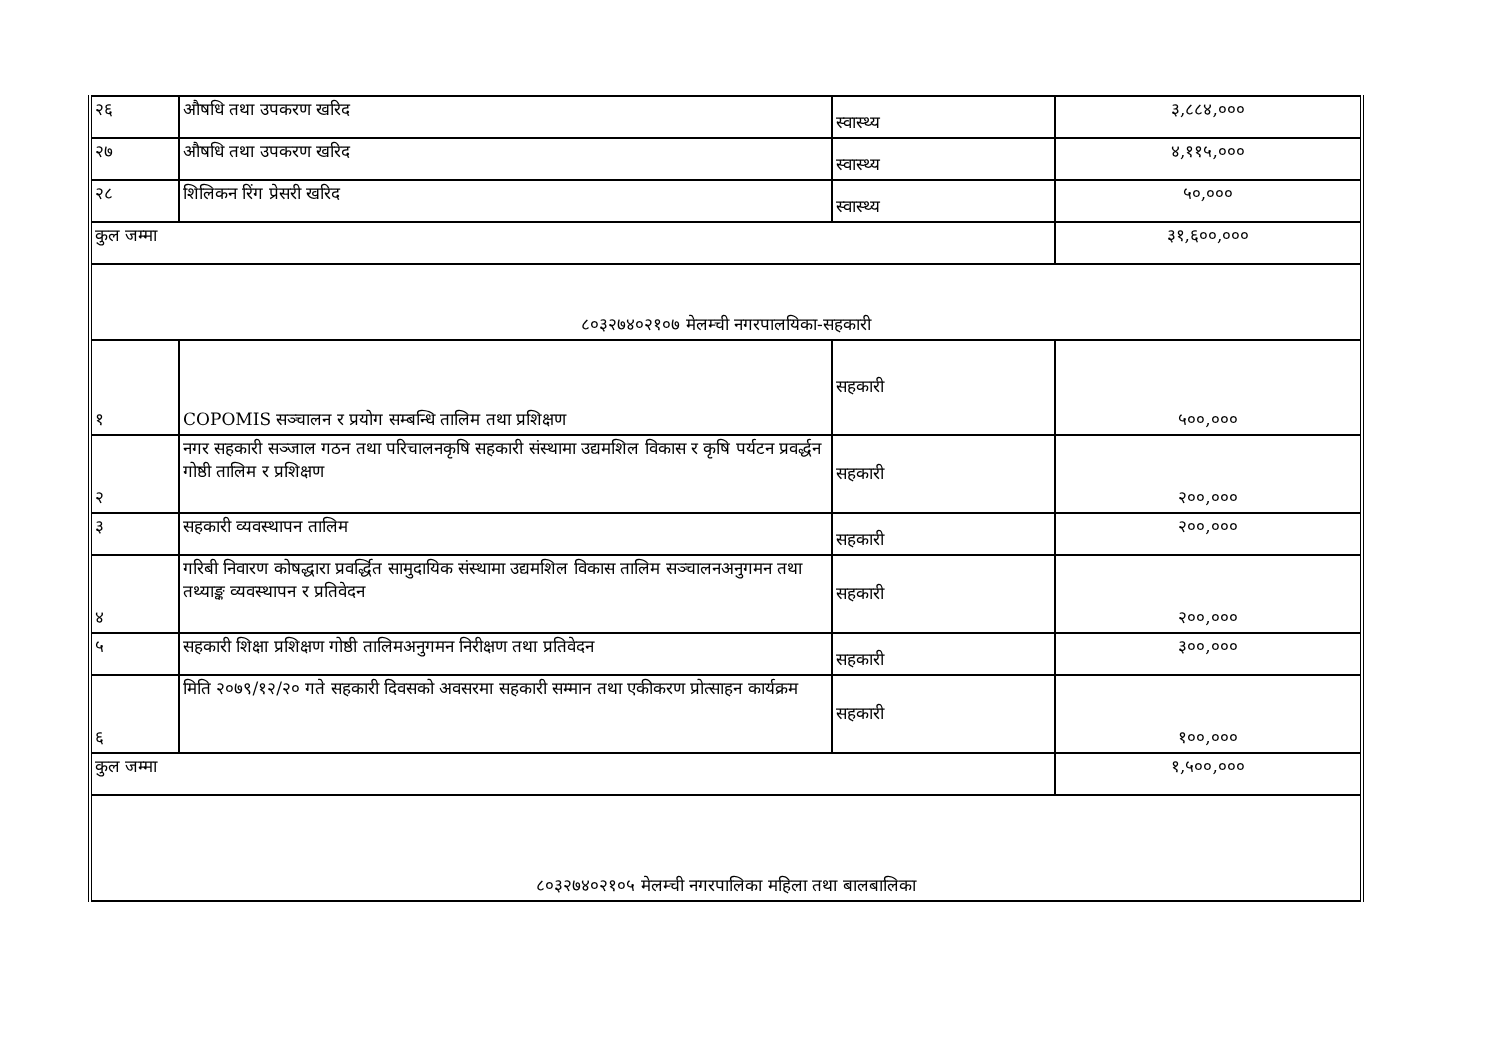| २६ | औषधि तथा उपकरण खरिद | स्वास्थ्य | ३,८८४,००० |
| २७ | औषधि तथा उपकरण खरिद | स्वास्थ्य | ४,११५,००० |
| २८ | शिलिकन रिंग प्रेसरी खरिद | स्वास्थ्य | ५०,००० |
| कुल जम्मा | | | ३१,६००,००० |
| ८०३२७४०२१०७ मेलम्ची नगरपालयिका-सहकारी | | | |
| १ | COPOMIS सञ्चालन र प्रयोग सम्बन्धि तालिम तथा प्रशिक्षण | सहकारी | ५००,००० |
| २ | नगर सहकारी सञ्जाल गठन तथा परिचालनकृषि सहकारी संस्थामा उद्यमशिल विकास र कृषि पर्यटन प्रवर्द्धन गोष्ठी तालिम र प्रशिक्षण | सहकारी | २००,००० |
| ३ | सहकारी व्यवस्थापन तालिम | सहकारी | २००,००० |
| ४ | गरिबी निवारण कोषद्धारा प्रवर्द्धित सामुदायिक संस्थामा उद्यमशिल विकास तालिम सञ्चालनअनुगमन तथा तथ्याङ्क व्यवस्थापन र प्रतिवेदन | सहकारी | २००,००० |
| ५ | सहकारी शिक्षा प्रशिक्षण गोष्ठी तालिमअनुगमन निरीक्षण तथा प्रतिवेदन | सहकारी | ३००,००० |
| ६ | मिति २०७९/१२/२० गते सहकारी दिवसको अवसरमा सहकारी सम्मान तथा एकीकरण प्रोत्साहन कार्यक्रम | सहकारी | १००,००० |
| कुल जम्मा | | | १,५००,००० |
| ८०३२७४०२१०५ मेलम्ची नगरपालिका महिला तथा बालबालिका | | | |